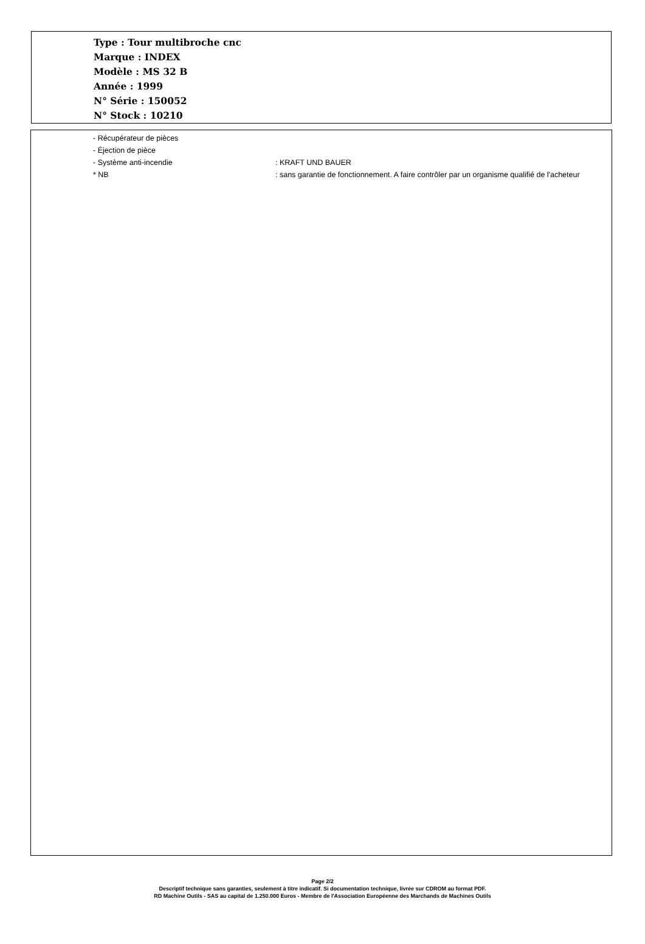Type : Tour multibroche cnc
Marque : INDEX
Modèle : MS 32 B
Année : 1999
N° Série : 150052
N° Stock : 10210
- Récupérateur de pièces
- Éjection de pièce
- Système anti-incendie : KRAFT UND BAUER
* NB : sans garantie de fonctionnement. A faire contrôler par un organisme qualifié de l'acheteur
Page 2/2
Descriptif technique sans garanties, seulement à titre indicatif. Si documentation technique, livrée sur CDROM au format PDF.
RD Machine Outils - SAS au capital de 1.250.000 Euros - Membre de l'Association Européenne des Marchands de Machines Outils